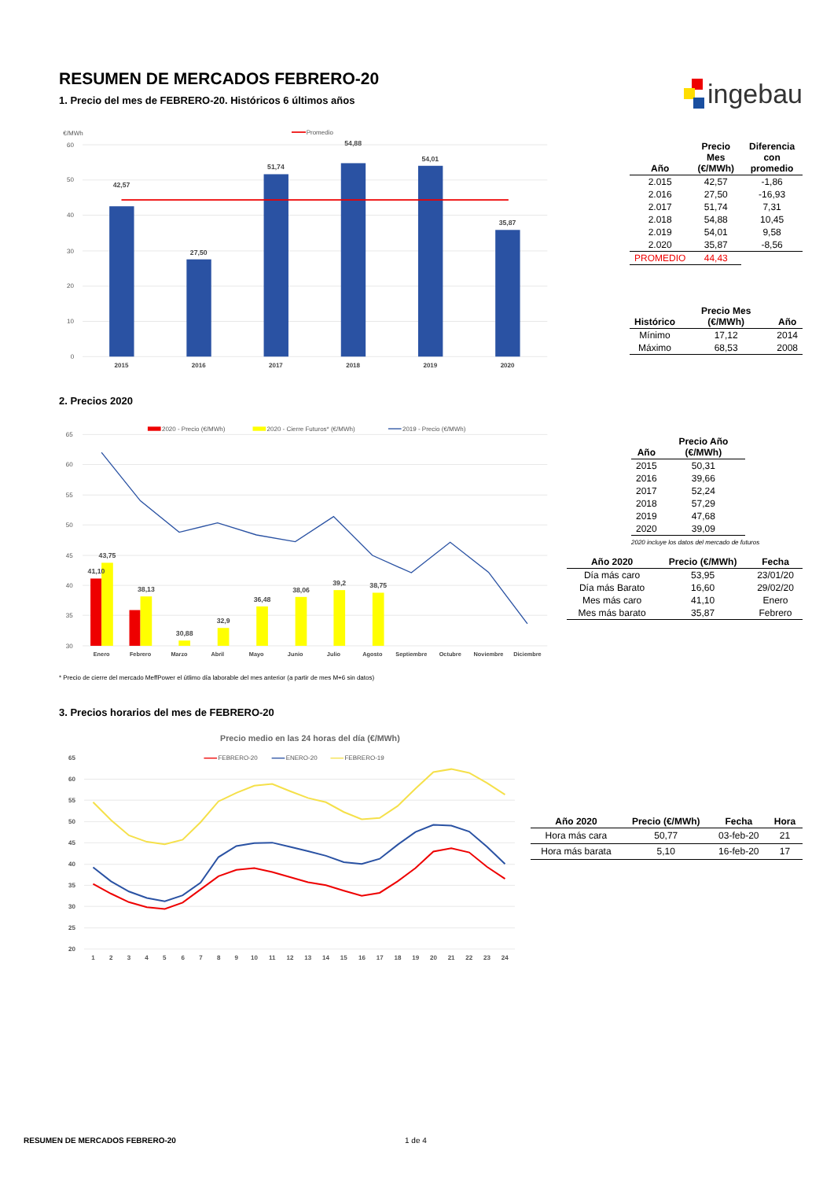RESUMEN DE MERCADOS FEBRERO-20
1. Precio del mes de FEBRERO-20. Históricos 6 últimos años
ingebau
€/MWh
60
50
40
30
20
10
0
Promedio
42,57
27,50
51,74
54,88
54,01
35,87
2015
2016
2017
2018
2019
2020
| Año | Precio Mes (€/MWh) | Diferencia con promedio |
| --- | --- | --- |
| 2.015 | 42,57 | -1,86 |
| 2.016 | 27,50 | -16,93 |
| 2.017 | 51,74 | 7,31 |
| 2.018 | 54,88 | 10,45 |
| 2.019 | 54,01 | 9,58 |
| 2.020 | 35,87 | -8,56 |
| PROMEDIO | 44,43 | |
| Histórico | Precio Mes (€/MWh) | Año |
| --- | --- | --- |
| Mínimo | 17,12 | 2014 |
| Máximo | 68,53 | 2008 |
2. Precios 2020
65
60
55
50
45
40
35
30
2020 - Precio (€/MWh)
2020 - Cierre Futuros* (€/MWh)
2019 - Precio (€/MWh)
41,10
43,75
38,13
30,88
32,9
36,48
38,06
39,2
38,75
Enero
Febrero
Marzo
Abril
Mayo
Junio
Julio
Agosto
Septiembre
Octubre
Noviembre
Diciembre
| Año | Precio Año (€/MWh) |
| --- | --- |
| 2015 | 50,31 |
| 2016 | 39,66 |
| 2017 | 52,24 |
| 2018 | 57,29 |
| 2019 | 47,68 |
| 2020 | 39,09 |
2020 incluye los datos del mercado de futuros
| Año 2020 | Precio (€/MWh) | Fecha |
| --- | --- | --- |
| Día más caro | 53,95 | 23/01/20 |
| Día más Barato | 16,60 | 29/02/20 |
| Mes más caro | 41,10 | Enero |
| Mes más barato | 35,87 | Febrero |
* Precio de cierre del mercado MeffPower el útlimo día laborable del mes anterior (a partir de mes M+6 sin datos)
3. Precios horarios del mes de FEBRERO-20
Precio medio en las 24 horas del día (€/MWh)
FEBRERO-20
ENERO-20
FEBRERO-19
65
60
55
50
45
40
35
30
25
20
1
2
3
4
5
6
7
8
9
10
11
12
13
14
15
16
17
18
19
20
21
22
23
24
| Año 2020 | Precio (€/MWh) | Fecha | Hora |
| --- | --- | --- | --- |
| Hora más cara | 50,77 | 03-feb-20 | 21 |
| Hora más barata | 5,10 | 16-feb-20 | 17 |
RESUMEN DE MERCADOS FEBRERO-20 1 de 4